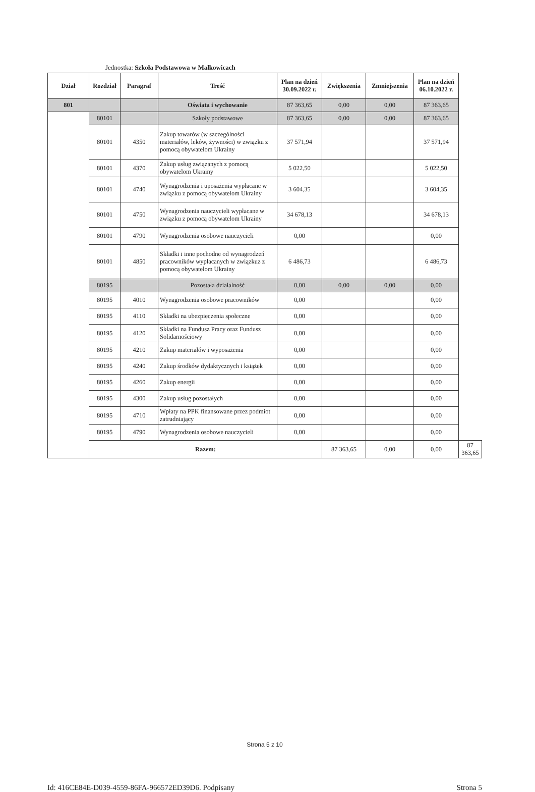Jednostka: Szkoła Podstawowa w Małkowicach
| Dział | Rozdział | Paragraf | Treść | Plan na dzień 30.09.2022 r. | Zwiększenia | Zmniejszenia | Plan na dzień 06.10.2022 r. | |
| --- | --- | --- | --- | --- | --- | --- | --- | --- |
| 801 | | | Oświata i wychowanie | 87 363,65 | 0,00 | 0,00 | 87 363,65 | |
| | 80101 | | Szkoły podstawowe | 87 363,65 | 0,00 | 0,00 | 87 363,65 | |
| | 80101 | 4350 | Zakup towarów (w szczególności materiałów, leków, żywności) w związku z pomocą obywatelom Ukrainy | 37 571,94 | | | 37 571,94 | |
| | 80101 | 4370 | Zakup usług związanych z pomocą obywatelom Ukrainy | 5 022,50 | | | 5 022,50 | |
| | 80101 | 4740 | Wynagrodzenia i uposażenia wypłacane w związku z pomocą obywatelom Ukrainy | 3 604,35 | | | 3 604,35 | |
| | 80101 | 4750 | Wynagrodzenia nauczycieli wypłacane w związku z pomocą obywatelom Ukrainy | 34 678,13 | | | 34 678,13 | |
| | 80101 | 4790 | Wynagrodzenia osobowe nauczycieli | 0,00 | | | 0,00 | |
| | 80101 | 4850 | Składki i inne pochodne od wynagrodzeń pracowników wypłacanych w związkuz z pomocą obywatelom Ukrainy | 6 486,73 | | | 6 486,73 | |
| | 80195 | | Pozostała działalność | 0,00 | 0,00 | 0,00 | 0,00 | |
| | 80195 | 4010 | Wynagrodzenia osobowe pracowników | 0,00 | | | 0,00 | |
| | 80195 | 4110 | Składki na ubezpieczenia społeczne | 0,00 | | | 0,00 | |
| | 80195 | 4120 | Składki na Fundusz Pracy oraz Fundusz Solidarnościowy | 0,00 | | | 0,00 | |
| | 80195 | 4210 | Zakup materiałów i wyposażenia | 0,00 | | | 0,00 | |
| | 80195 | 4240 | Zakup środków dydaktycznych i książek | 0,00 | | | 0,00 | |
| | 80195 | 4260 | Zakup energii | 0,00 | | | 0,00 | |
| | 80195 | 4300 | Zakup usług pozostałych | 0,00 | | | 0,00 | |
| | 80195 | 4710 | Wpłaty na PPK finansowane przez podmiot zatrudniający | 0,00 | | | 0,00 | |
| | 80195 | 4790 | Wynagrodzenia osobowe nauczycieli | 0,00 | | | 0,00 | |
| | Razem: | | | | 87 363,65 | 0,00 | 0,00 | 87 363,65 |
Strona 5 z 10
Id: 416CE84E-D039-4559-86FA-966572ED39D6. Podpisany Strona 5